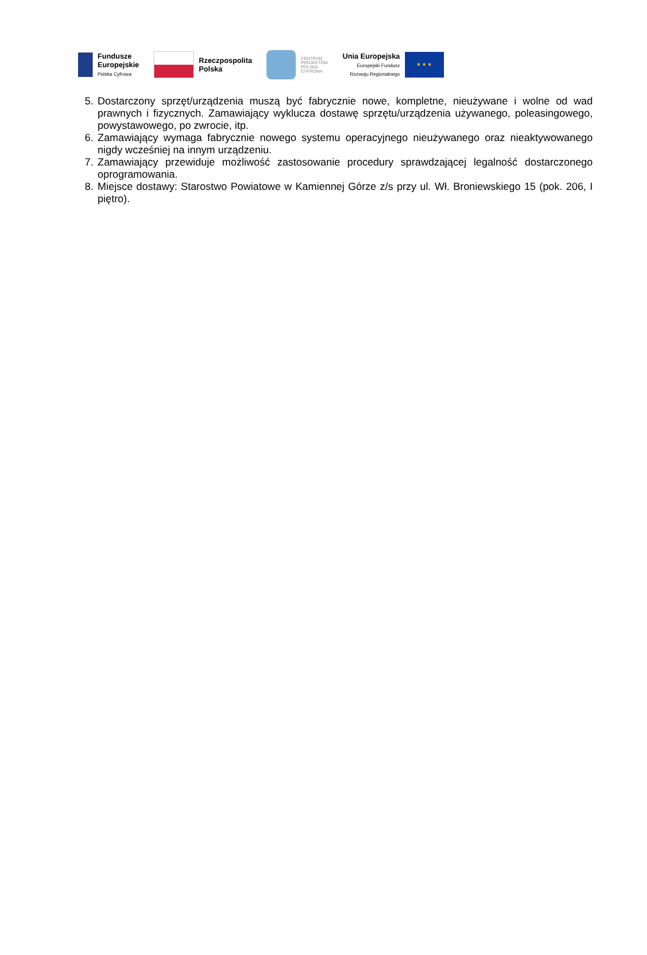Fundusze
Europejskie
Polska Cyfrowa
Rzeczpospolita
Polska
CENTRUM
PROJEKTÓW
POLSKA
CYFROWA
Unia Europejska
Europejski Fundusz
Rozwoju Regionalnego
★ ★ ★
5. Dostarczony sprzęt/urządzenia muszą być fabrycznie nowe, kompletne, nieużywane i wolne od wad prawnych i fizycznych. Zamawiający wyklucza dostawę sprzętu/urządzenia używanego, poleasingowego, powystawowego, po zwrocie, itp.
6. Zamawiający wymaga fabrycznie nowego systemu operacyjnego nieużywanego oraz nieaktywowanego nigdy wcześniej na innym urządzeniu.
7. Zamawiający przewiduje możliwość zastosowanie procedury sprawdzającej legalność dostarczonego oprogramowania.
8. Miejsce dostawy: Starostwo Powiatowe w Kamiennej Górze z/s przy ul. Wł. Broniewskiego 15 (pok. 206, I piętro).